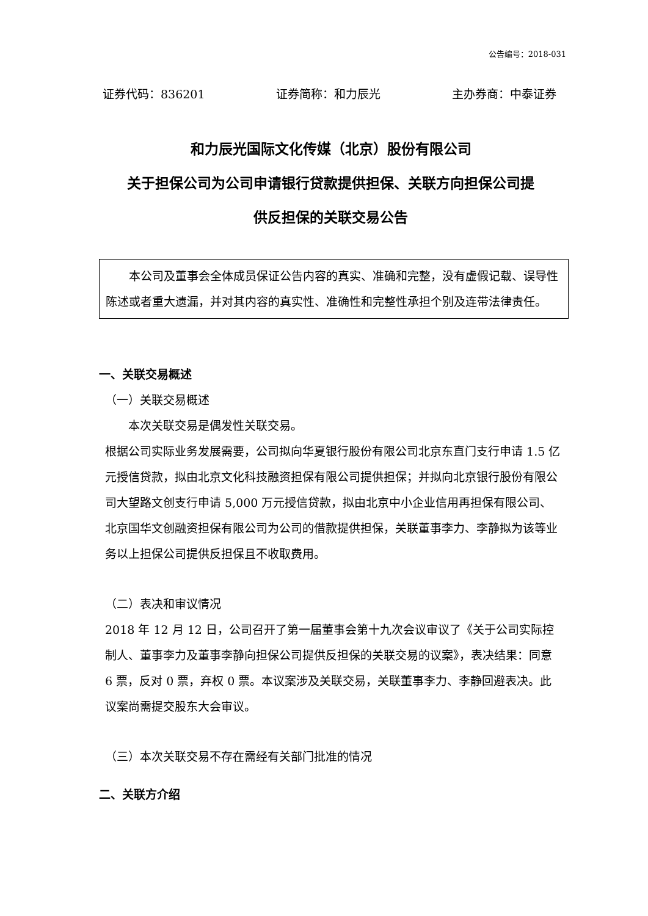公告编号：2018-031
证券代码：836201 证券简称：和力辰光 主办券商：中泰证券
和力辰光国际文化传媒（北京）股份有限公司
关于担保公司为公司申请银行贷款提供担保、关联方向担保公司提
供反担保的关联交易公告
本公司及董事会全体成员保证公告内容的真实、准确和完整，没有虚假记载、误导性陈述或者重大遗漏，并对其内容的真实性、准确性和完整性承担个别及连带法律责任。
一、关联交易概述
（一）关联交易概述
本次关联交易是偶发性关联交易。
根据公司实际业务发展需要，公司拟向华夏银行股份有限公司北京东直门支行申请 1.5 亿元授信贷款，拟由北京文化科技融资担保有限公司提供担保；并拟向北京银行股份有限公司大望路文创支行申请 5,000 万元授信贷款，拟由北京中小企业信用再担保有限公司、北京国华文创融资担保有限公司为公司的借款提供担保，关联董事李力、李静拟为该等业务以上担保公司提供反担保且不收取费用。
（二）表决和审议情况
2018 年 12 月 12 日，公司召开了第一届董事会第十九次会议审议了《关于公司实际控制人、董事李力及董事李静向担保公司提供反担保的关联交易的议案》，表决结果：同意 6 票，反对 0 票，弃权 0 票。本议案涉及关联交易，关联董事李力、李静回避表决。此议案尚需提交股东大会审议。
（三）本次关联交易不存在需经有关部门批准的情况
二、关联方介绍